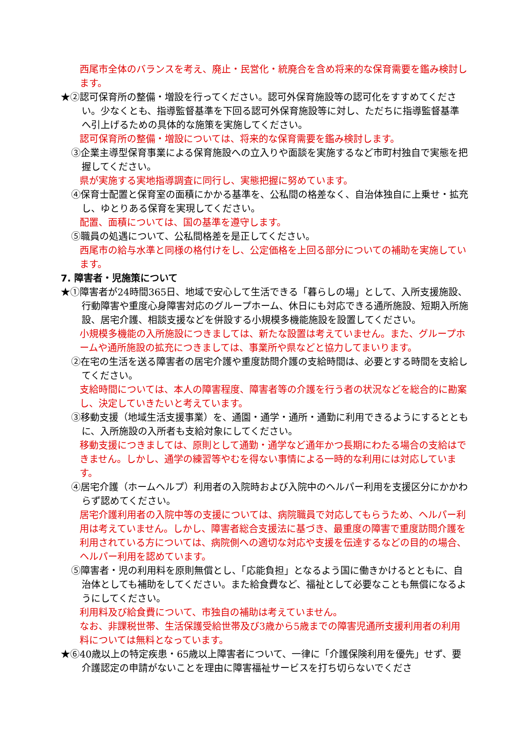西尾市全体のバランスを考え、廃止・民営化・統廃合を含め将来的な保育需要を鑑み検討します。
★②認可保育所の整備・増設を行ってください。認可外保育施設等の認可化をすすめてください。少なくとも、指導監督基準を下回る認可外保育施設等に対し、ただちに指導監督基準へ引上げるための具体的な施策を実施してください。
認可保育所の整備・増設については、将来的な保育需要を鑑み検討します。
③企業主導型保育事業による保育施設への立入りや面談を実施するなど市町村独自で実態を把握してください。
県が実施する実地指導調査に同行し、実態把握に努めています。
④保育士配置と保育室の面積にかかる基準を、公私間の格差なく、自治体独自に上乗せ・拡充し、ゆとりある保育を実現してください。
配置、面積については、国の基準を遵守します。
⑤職員の処遇について、公私間格差を是正してください。
西尾市の給与水準と同様の格付けをし、公定価格を上回る部分についての補助を実施しています。
7. 障害者・児施策について
★①障害者が24時間365日、地域で安心して生活できる「暮らしの場」として、入所支援施設、行動障害や重度心身障害対応のグループホーム、休日にも対応できる通所施設、短期入所施設、居宅介護、相談支援などを併設する小規模多機能施設を設置してください。
小規模多機能の入所施設につきましては、新たな設置は考えていません。また、グループホームや通所施設の拡充につきましては、事業所や県などと協力してまいります。
②在宅の生活を送る障害者の居宅介護や重度訪問介護の支給時間は、必要とする時間を支給してください。
支給時間については、本人の障害程度、障害者等の介護を行う者の状況などを総合的に勘案し、決定していきたいと考えています。
③移動支援（地域生活支援事業）を、通園・通学・通所・通勤に利用できるようにするとともに、入所施設の入所者も支給対象にしてください。
移動支援につきましては、原則として通勤・通学など通年かつ長期にわたる場合の支給はできません。しかし、通学の練習等やむを得ない事情による一時的な利用には対応しています。
④居宅介護（ホームヘルプ）利用者の入院時および入院中のヘルパー利用を支援区分にかかわらず認めてください。
居宅介護利用者の入院中等の支援については、病院職員で対応してもらうため、ヘルパー利用は考えていません。しかし、障害者総合支援法に基づき、最重度の障害で重度訪問介護を利用されている方については、病院側への適切な対応や支援を伝達するなどの目的の場合、ヘルパー利用を認めています。
⑤障害者・児の利用料を原則無償とし、「応能負担」となるよう国に働きかけるとともに、自治体としても補助をしてください。また給食費など、福祉として必要なことも無償になるようにしてください。
利用料及び給食費について、市独自の補助は考えていません。
なお、非課税世帯、生活保護受給世帯及び3歳から5歳までの障害児通所支援利用者の利用料については無料となっています。
★⑥40歳以上の特定疾患・65歳以上障害者について、一律に「介護保険利用を優先」せず、要介護認定の申請がないことを理由に障害福祉サービスを打ち切らないでくださ